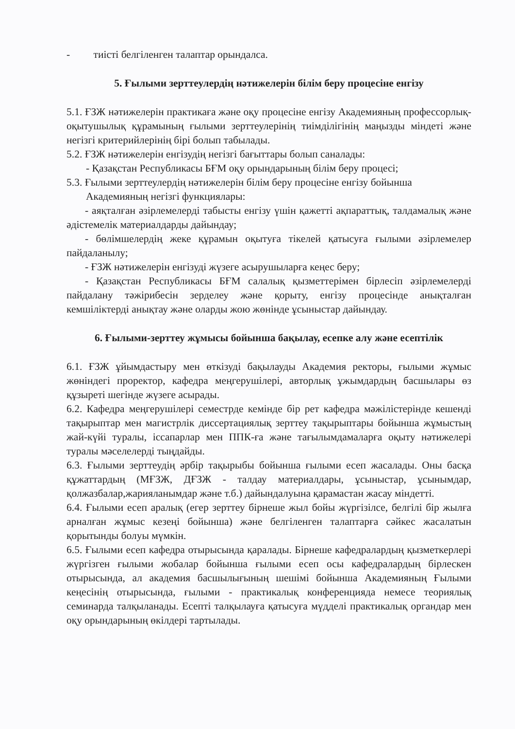- тиісті белгіленген талаптар орындалса.
5. Ғылыми зерттеулердің нәтижелерін білім беру процесіне енгізу
5.1. ҒЗЖ нәтижелерін практикаға және оқу процесіне енгізу Академияның профессорлық-оқытушылық құрамының ғылыми зерттеулерінің тиімділігінің маңызды міндеті және негізгі критерийлерінің бірі болып табылады.
5.2. ҒЗЖ нәтижелерін енгізудің негізгі бағыттары болып саналады:
- Қазақстан Республикасы БҒМ оқу орындарының білім беру процесі;
5.3. Ғылыми зерттеулердің нәтижелерін білім беру процесіне енгізу бойынша
Академияның негізгі функциялары:
- аяқталған әзірлемелерді табысты енгізу үшін қажетті ақпараттық, талдамалық және әдістемелік материалдарды дайындау;
- бөлімшелердің жеке құрамын оқытуға тікелей қатысуға ғылыми әзірлемелер пайдаланылу;
- ҒЗЖ нәтижелерін енгізуді жүзеге асырушыларға кеңес беру;
- Қазақстан Республикасы БҒМ салалық қызметтерімен бірлесіп әзірлемелерді пайдалану тәжірибесін зерделеу және қорыту, енгізу процесінде анықталған кемшіліктерді анықтау және оларды жою жөнінде ұсыныстар дайындау.
6. Ғылыми-зерттеу жұмысы бойынша бақылау, есепке алу және есептілік
6.1. ҒЗЖ ұйымдастыру мен өткізуді бақылауды Академия ректоры, ғылыми жұмыс жөніндегі проректор, кафедра меңгерушілері, авторлық ұжымдардың басшылары өз құзыреті шегінде жүзеге асырады.
6.2. Кафедра меңгерушілері семестрде кемінде бір рет кафедра мәжілістерінде кешенді тақырыптар мен магистрлік диссертациялық зерттеу тақырыптары бойынша жұмыстың жай-күйі туралы, іссапарлар мен ППК-ға және тағылымдамаларға оқыту нәтижелері туралы мәселелерді тыңдайды.
6.3. Ғылыми зерттеудің әрбір тақырыбы бойынша ғылыми есеп жасалады. Оны басқа құжаттардың (МҒЗЖ, ДҒЗЖ - талдау материалдары, ұсыныстар, ұсынымдар, қолжазбалар,жарияланымдар және т.б.) дайындалуына қарамастан жасау міндетті.
6.4. Ғылыми есеп аралық (егер зерттеу бірнеше жыл бойы жүргізілсе, белгілі бір жылға арналған жұмыс кезеңі бойынша) және белгіленген талаптарға сәйкес жасалатын қорытынды болуы мүмкін.
6.5. Ғылыми есеп кафедра отырысында қаралады. Бірнеше кафедралардың қызметкерлері жүргізген ғылыми жобалар бойынша ғылыми есеп осы кафедралардың бірлескен отырысында, ал академия басшылығының шешімі бойынша Академияның Ғылыми кеңесінің отырысында, ғылыми - практикалық конференцияда немесе теориялық семинарда талқыланады. Есепті талқылауға қатысуға мүдделі практикалық органдар мен оқу орындарының өкілдері тартылады.